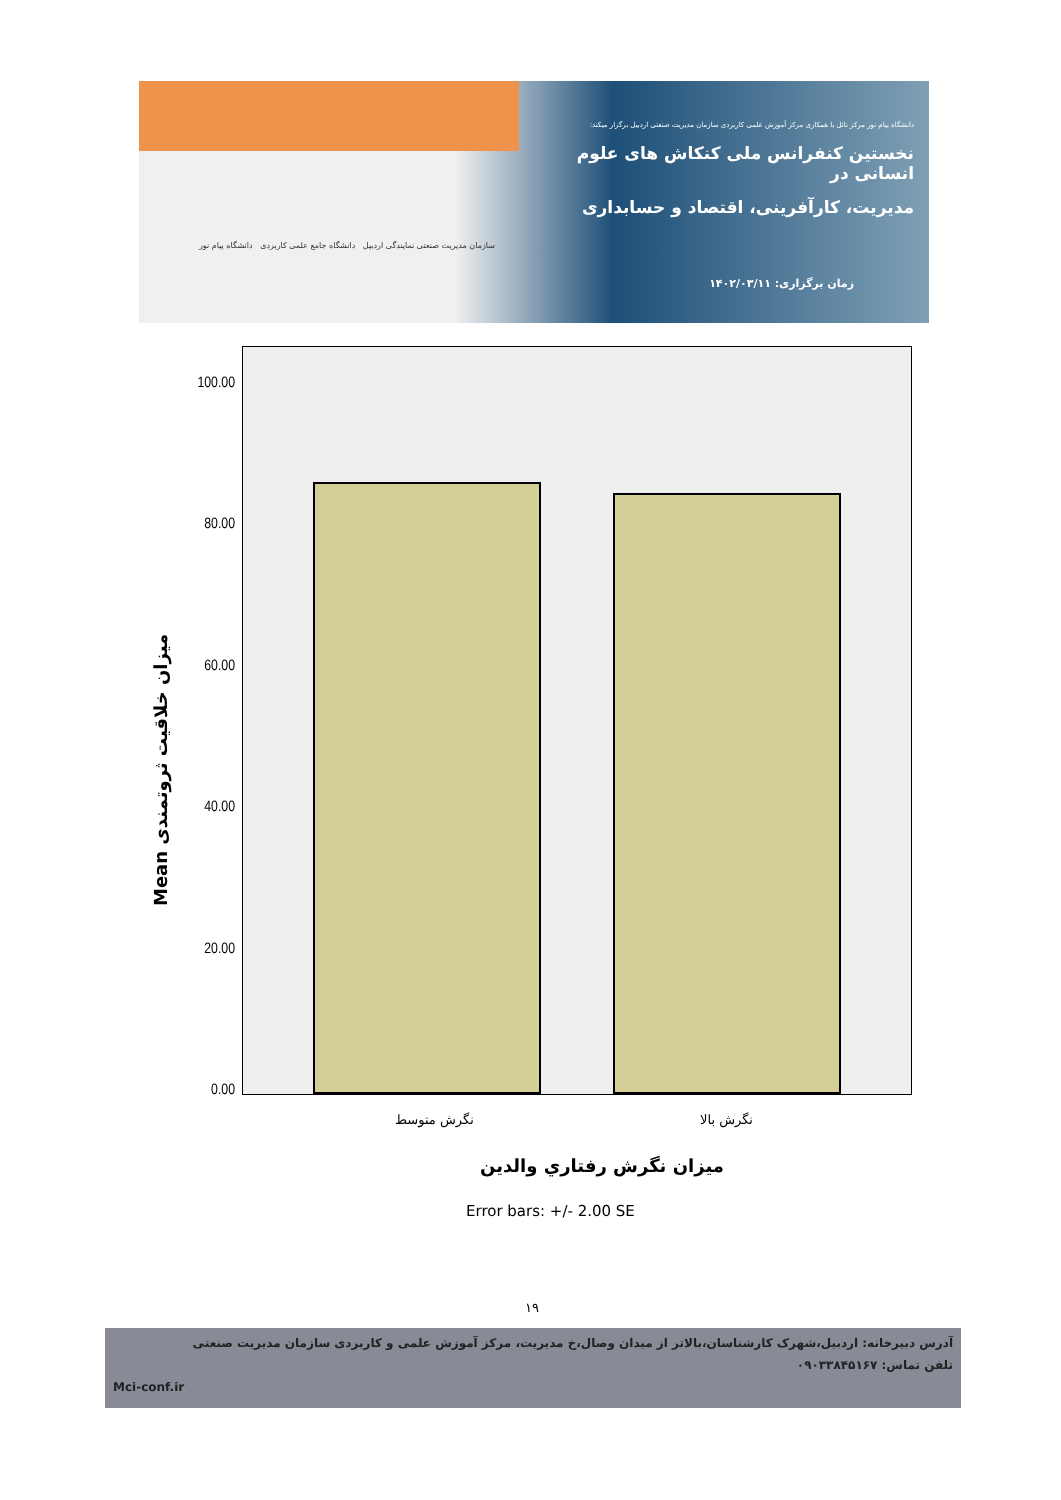دانشگاه پیام نور مرکز نائل با همکاری مرکز آموزش علمی کاربردی سازمان مدیریت صنعتی اردبیل برگزار میکند:
نخستین کنفرانس ملی کنکاش های علوم انسانی در
مدیریت، کارآفرینی، اقتصاد و حسابداری
زمان برگزاری: ۱۴۰۲/۰۳/۱۱
سازمان مدیریت صنعتی نمایندگی اردبیل دانشگاه جامع علمی کاربردی دانشگاه پیام نور
Mean میزان خلاقیت ثروتمندی
100.00
80.00
60.00
40.00
20.00
0.00
نگرش متوسط نگرش بالا
میزان نگرش رفتاري والدين
Error bars: +/- 2.00 SE
۱۹
آدرس دبیرخانه: اردبیل،شهرک کارشناسان،بالاتر از میدان وصال،خ مدیریت، مرکز آموزش علمی و کاربردی سازمان مدیریت صنعتی
تلفن تماس: ۰۹۰۳۳۸۴۵۱۶۷
Mci-conf.ir